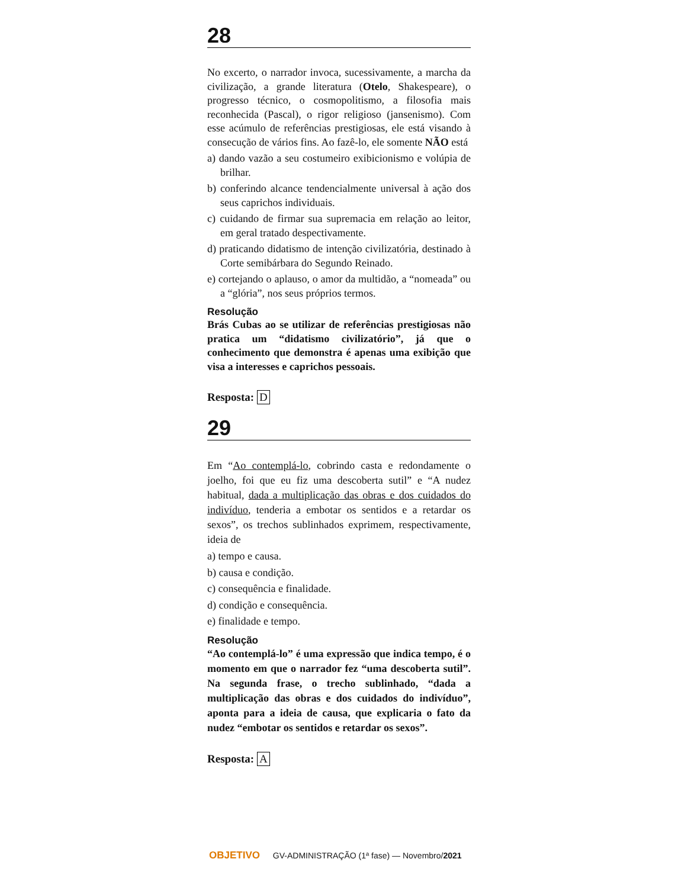28
No excerto, o narrador invoca, sucessivamente, a marcha da civilização, a grande literatura (Otelo, Shakespeare), o progresso técnico, o cosmopolitismo, a filosofia mais reconhecida (Pascal), o rigor religioso (jansenismo). Com esse acúmulo de referências prestigiosas, ele está visando à consecução de vários fins. Ao fazê-lo, ele somente NÃO está
a) dando vazão a seu costumeiro exibicionismo e volúpia de brilhar.
b) conferindo alcance tendencialmente universal à ação dos seus caprichos individuais.
c) cuidando de firmar sua supremacia em relação ao leitor, em geral tratado despectivamente.
d) praticando didatismo de intenção civilizatória, destinado à Corte semibárbara do Segundo Reinado.
e) cortejando o aplauso, o amor da multidão, a “nomeada” ou a “glória”, nos seus próprios termos.
Resolução
Brás Cubas ao se utilizar de referências prestigiosas não pratica um “didatismo civilizatório”, já que o conhecimento que demonstra é apenas uma exibição que visa a interesses e caprichos pessoais.
Resposta: D
29
Em “Ao contemplá-lo, cobrindo casta e redondamente o joelho, foi que eu fiz uma descoberta sutil” e “A nudez habitual, dada a multiplicação das obras e dos cuidados do indivíduo, tenderia a embotar os sentidos e a retardar os sexos”, os trechos sublinhados exprimem, respectivamente, ideia de
a) tempo e causa.
b) causa e condição.
c) consequência e finalidade.
d) condição e consequência.
e) finalidade e tempo.
Resolução
“Ao contemplá-lo” é uma expressão que indica tempo, é o momento em que o narrador fez “uma descoberta sutil”. Na segunda frase, o trecho sublinhado, “dada a multiplicação das obras e dos cuidados do indivíduo”, aponta para a ideia de causa, que explicaria o fato da nudez “embotar os sentidos e retardar os sexos”.
Resposta: A
OBJETIVO GV-ADMINISTRAÇÃO (1ª fase) — Novembro/2021